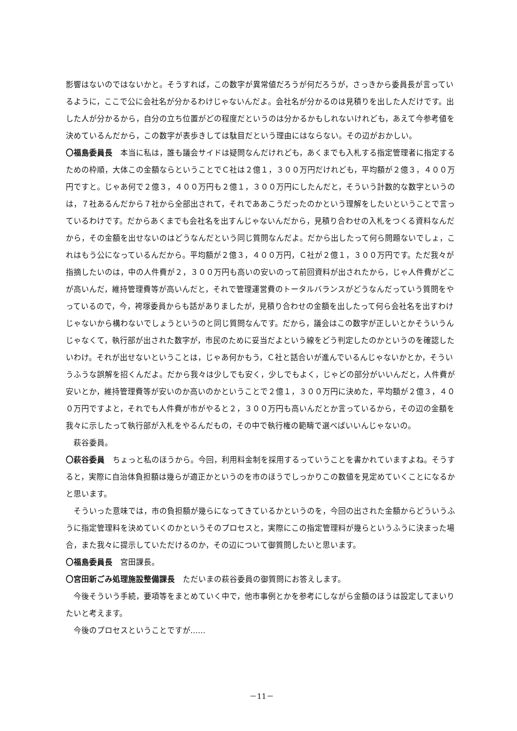影響はないのではないかと。そうすれば，この数字が異常値だろうが何だろうが，さっきから委員長が言っているように，ここで公に会社名が分かるわけじゃないんだよ。会社名が分かるのは見積りを出した人だけです。出した人が分かるから，自分の立ち位置がどの程度だというのは分かるかもしれないけれども，あえて今参考値を決めているんだから，この数字が表歩きしては駄目だという理由にはならない。その辺がおかしい。
〇福島委員長　本当に私は，誰も議会サイドは疑問なんだけれども，あくまでも入札する指定管理者に指定するための枠順，大体この金額ならということでＣ社は２億１，３００万円だけれども，平均額が２億３，４００万円ですと。じゃあ何で２億３，４００万円も２億１，３００万円にしたんだと，そういう計数的な数字というのは，７社あるんだから７社から全部出されて，それでああこうだったのかという理解をしたいということで言っているわけです。だからあくまでも会社名を出すんじゃないんだから，見積り合わせの入札をつくる資料なんだから，その金額を出せないのはどうなんだという同じ質問なんだよ。だから出したって何ら問題ないでしょ，これはもう公になっているんだから。平均額が２億３，４００万円，Ｃ社が２億１，３００万円です。ただ我々が指摘したいのは，中の人件費が２，３００万円も高いの安いのって前回資料が出されたから，じゃ人件費がどこが高いんだ，維持管理費等が高いんだと，それで管理運営費のトータルバランスがどうなんだっていう質問をやっているので，今，袴塚委員からも話がありましたが，見積り合わせの金額を出したって何ら会社名を出すわけじゃないから構わないでしょうというのと同じ質問なんです。だから，議会はこの数字が正しいとかそういうんじゃなくて，執行部が出された数字が，市民のために妥当だよという線をどう判定したのかというのを確認したいわけ。それが出せないということは，じゃあ何かもう，Ｃ社と話合いが進んでいるんじゃないかとか，そういうふうな誤解を招くんだよ。だから我々は少しでも安く，少しでもよく，じゃどの部分がいいんだと，人件費が安いとか，維持管理費等が安いのか高いのかということで２億１，３００万円に決めた，平均額が２億３，４００万円ですよと，それでも人件費が市がやると２，３００万円も高いんだとか言っているから，その辺の金額を我々に示したって執行部が入札をやるんだもの，その中で執行権の範疇で選べばいいんじゃないの。
萩谷委員。
〇萩谷委員　ちょっと私のほうから。今回，利用料金制を採用するっていうことを書かれていますよね。そうすると，実際に自治体負担額は幾らが適正かというのを市のほうでしっかりこの数値を見定めていくことになるかと思います。
そういった意味では，市の負担額が幾らになってきているかというのを，今回の出された金額からどういうふうに指定管理料を決めていくのかというそのプロセスと，実際にこの指定管理料が幾らというふうに決まった場合，また我々に提示していただけるのか，その辺について御質問したいと思います。
〇福島委員長　宮田課長。
〇宮田新ごみ処理施設整備課長　ただいまの萩谷委員の御質問にお答えします。
今後そういう手続，要項等をまとめていく中で，他市事例とかを参考にしながら金額のほうは設定してまいりたいと考えます。
今後のプロセスということですが……
－11－